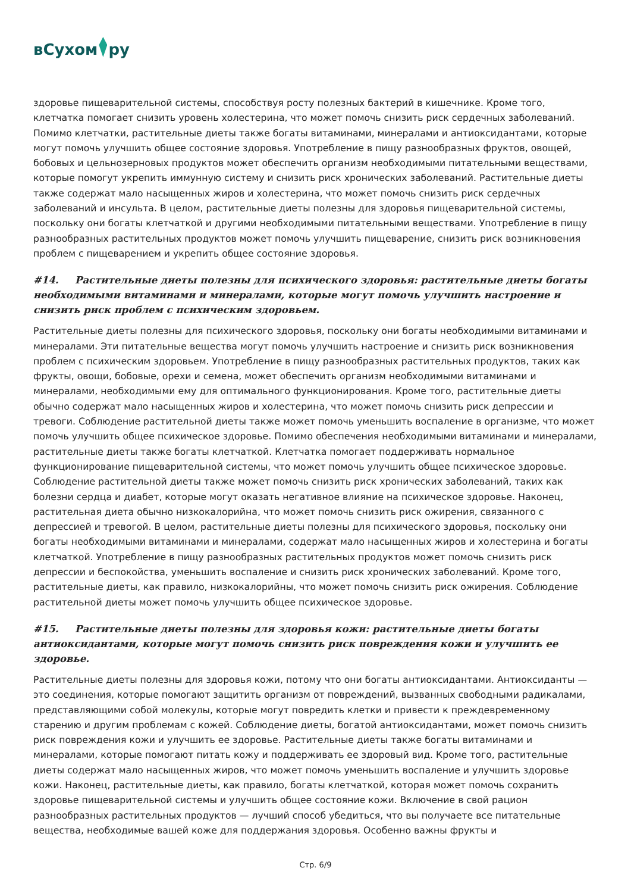вСухом ру
здоровье пищеварительной системы, способствуя росту полезных бактерий в кишечнике. Кроме того, клетчатка помогает снизить уровень холестерина, что может помочь снизить риск сердечных заболеваний. Помимо клетчатки, растительные диеты также богаты витаминами, минералами и антиоксидантами, которые могут помочь улучшить общее состояние здоровья. Употребление в пищу разнообразных фруктов, овощей, бобовых и цельнозерновых продуктов может обеспечить организм необходимыми питательными веществами, которые помогут укрепить иммунную систему и снизить риск хронических заболеваний. Растительные диеты также содержат мало насыщенных жиров и холестерина, что может помочь снизить риск сердечных заболеваний и инсульта. В целом, растительные диеты полезны для здоровья пищеварительной системы, поскольку они богаты клетчаткой и другими необходимыми питательными веществами. Употребление в пищу разнообразных растительных продуктов может помочь улучшить пищеварение, снизить риск возникновения проблем с пищеварением и укрепить общее состояние здоровья.
#14. Растительные диеты полезны для психического здоровья: растительные диеты богаты необходимыми витаминами и минералами, которые могут помочь улучшить настроение и снизить риск проблем с психическим здоровьем.
Растительные диеты полезны для психического здоровья, поскольку они богаты необходимыми витаминами и минералами. Эти питательные вещества могут помочь улучшить настроение и снизить риск возникновения проблем с психическим здоровьем. Употребление в пищу разнообразных растительных продуктов, таких как фрукты, овощи, бобовые, орехи и семена, может обеспечить организм необходимыми витаминами и минералами, необходимыми ему для оптимального функционирования. Кроме того, растительные диеты обычно содержат мало насыщенных жиров и холестерина, что может помочь снизить риск депрессии и тревоги. Соблюдение растительной диеты также может помочь уменьшить воспаление в организме, что может помочь улучшить общее психическое здоровье. Помимо обеспечения необходимыми витаминами и минералами, растительные диеты также богаты клетчаткой. Клетчатка помогает поддерживать нормальное функционирование пищеварительной системы, что может помочь улучшить общее психическое здоровье. Соблюдение растительной диеты также может помочь снизить риск хронических заболеваний, таких как болезни сердца и диабет, которые могут оказать негативное влияние на психическое здоровье. Наконец, растительная диета обычно низкокалорийна, что может помочь снизить риск ожирения, связанного с депрессией и тревогой. В целом, растительные диеты полезны для психического здоровья, поскольку они богаты необходимыми витаминами и минералами, содержат мало насыщенных жиров и холестерина и богаты клетчаткой. Употребление в пищу разнообразных растительных продуктов может помочь снизить риск депрессии и беспокойства, уменьшить воспаление и снизить риск хронических заболеваний. Кроме того, растительные диеты, как правило, низкокалорийны, что может помочь снизить риск ожирения. Соблюдение растительной диеты может помочь улучшить общее психическое здоровье.
#15. Растительные диеты полезны для здоровья кожи: растительные диеты богаты антиоксидантами, которые могут помочь снизить риск повреждения кожи и улучшить ее здоровье.
Растительные диеты полезны для здоровья кожи, потому что они богаты антиоксидантами. Антиоксиданты — это соединения, которые помогают защитить организм от повреждений, вызванных свободными радикалами, представляющими собой молекулы, которые могут повредить клетки и привести к преждевременному старению и другим проблемам с кожей. Соблюдение диеты, богатой антиоксидантами, может помочь снизить риск повреждения кожи и улучшить ее здоровье. Растительные диеты также богаты витаминами и минералами, которые помогают питать кожу и поддерживать ее здоровый вид. Кроме того, растительные диеты содержат мало насыщенных жиров, что может помочь уменьшить воспаление и улучшить здоровье кожи. Наконец, растительные диеты, как правило, богаты клетчаткой, которая может помочь сохранить здоровье пищеварительной системы и улучшить общее состояние кожи. Включение в свой рацион разнообразных растительных продуктов — лучший способ убедиться, что вы получаете все питательные вещества, необходимые вашей коже для поддержания здоровья. Особенно важны фрукты и
Стр. 6/9